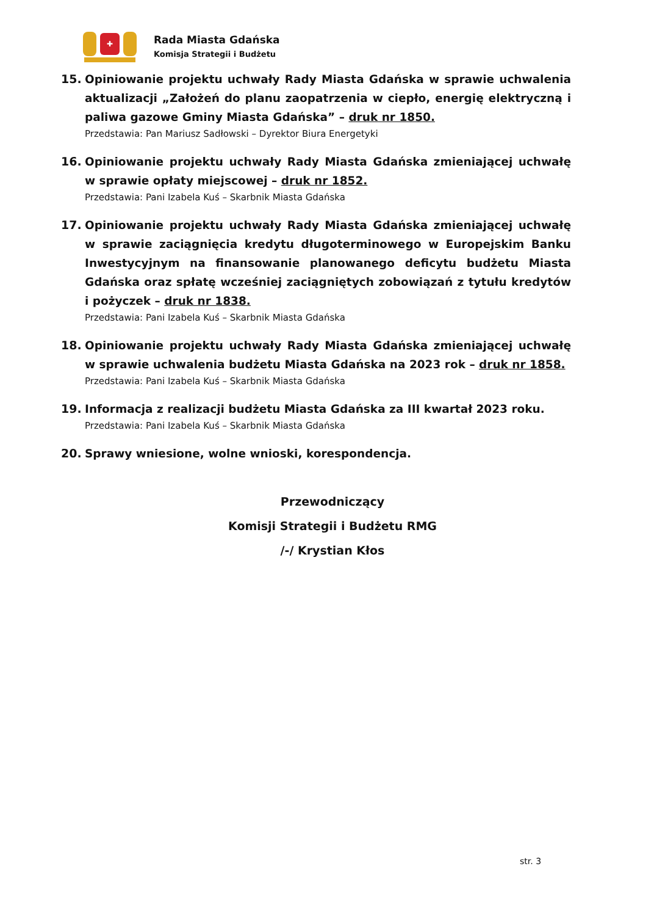✚
Rada Miasta Gdańska
Komisja Strategii i Budżetu
15. Opiniowanie projektu uchwały Rady Miasta Gdańska w sprawie uchwalenia aktualizacji „Założeń do planu zaopatrzenia w ciepło, energię elektryczną i paliwa gazowe Gminy Miasta Gdańska” – druk nr 1850.
Przedstawia: Pan Mariusz Sadłowski – Dyrektor Biura Energetyki
16. Opiniowanie projektu uchwały Rady Miasta Gdańska zmieniającej uchwałę w sprawie opłaty miejscowej – druk nr 1852.
Przedstawia: Pani Izabela Kuś – Skarbnik Miasta Gdańska
17. Opiniowanie projektu uchwały Rady Miasta Gdańska zmieniającej uchwałę w sprawie zaciągnięcia kredytu długoterminowego w Europejskim Banku Inwestycyjnym na finansowanie planowanego deficytu budżetu Miasta Gdańska oraz spłatę wcześniej zaciągniętych zobowiązań z tytułu kredytów i pożyczek – druk nr 1838.
Przedstawia: Pani Izabela Kuś – Skarbnik Miasta Gdańska
18. Opiniowanie projektu uchwały Rady Miasta Gdańska zmieniającej uchwałę w sprawie uchwalenia budżetu Miasta Gdańska na 2023 rok – druk nr 1858.
Przedstawia: Pani Izabela Kuś – Skarbnik Miasta Gdańska
19. Informacja z realizacji budżetu Miasta Gdańska za III kwartał 2023 roku.
Przedstawia: Pani Izabela Kuś – Skarbnik Miasta Gdańska
20. Sprawy wniesione, wolne wnioski, korespondencja.
Przewodniczący
Komisji Strategii i Budżetu RMG
/-/ Krystian Kłos
str. 3